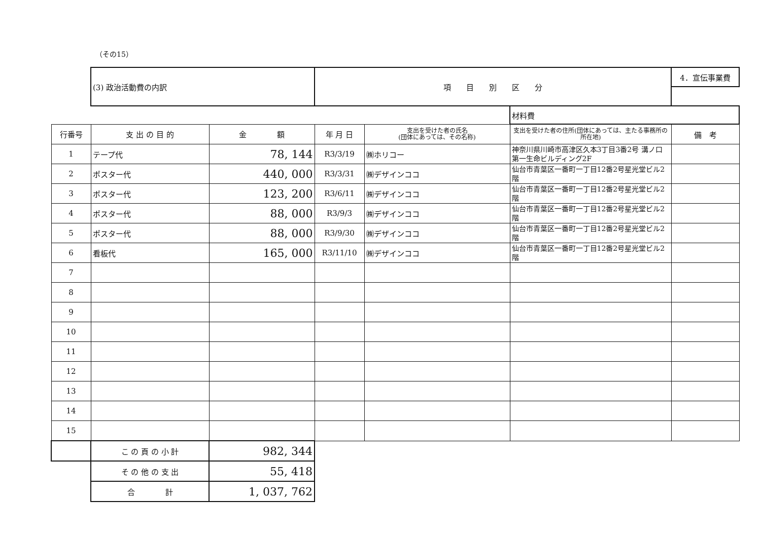（その15）
| | (3) 政治活動費の内訳 | | 項 目 別 区 分 | | | 4．宣伝事業費 |
| | | | | | 材料費 | |
| 行番号 | 支 出 の 目 的 | 金 額 | 年 月 日 | 支出を受けた者の氏名 (団体にあっては、その名称) | 支出を受けた者の住所(団体にあっては、主たる事務所の所在地) | 備 考 |
| 1 | テープ代 | 78, 144 | R3/3/19 | ㈱ホリコー | 神奈川県川崎市高津区久本3丁目3番2号 溝ノ口第一生命ビルディング2F | |
| 2 | ポスター代 | 440, 000 | R3/3/31 | ㈱デザインココ | 仙台市青葉区一番町一丁目12番2号星光堂ビル2階 | |
| 3 | ポスター代 | 123, 200 | R3/6/11 | ㈱デザインココ | 仙台市青葉区一番町一丁目12番2号星光堂ビル2階 | |
| 4 | ポスター代 | 88, 000 | R3/9/3 | ㈱デザインココ | 仙台市青葉区一番町一丁目12番2号星光堂ビル2階 | |
| 5 | ポスター代 | 88, 000 | R3/9/30 | ㈱デザインココ | 仙台市青葉区一番町一丁目12番2号星光堂ビル2階 | |
| 6 | 看板代 | 165, 000 | R3/11/10 | ㈱デザインココ | 仙台市青葉区一番町一丁目12番2号星光堂ビル2階 | |
| 7 | | | | | | |
| 8 | | | | | | |
| 9 | | | | | | |
| 10 | | | | | | |
| 11 | | | | | | |
| 12 | | | | | | |
| 13 | | | | | | |
| 14 | | | | | | |
| 15 | | | | | | |
| | こ の 頁 の 小 計 | 982, 344 | | | | |
| | そ の 他 の 支 出 | 55, 418 | | | | |
| | 合 計 | 1, 037, 762 | | | | |